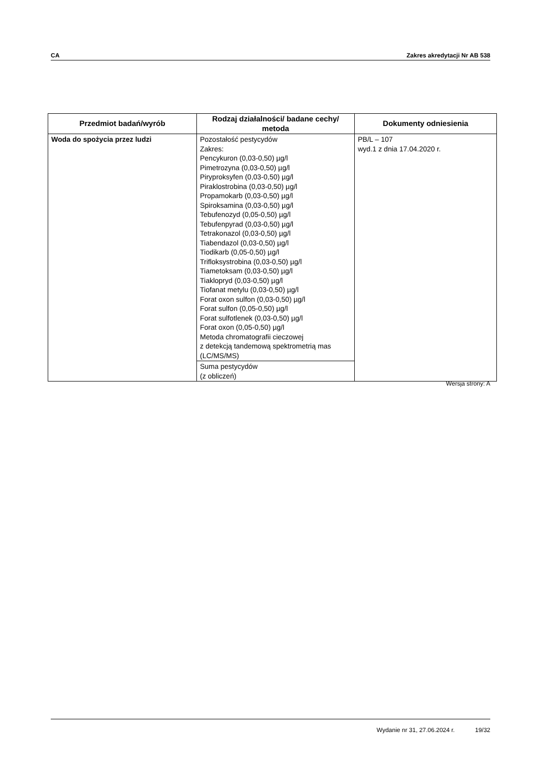CA Zakres akredytacji Nr AB 538
| Przedmiot badań/wyrób | Rodzaj działalności/ badane cechy/ metoda | Dokumenty odniesienia |
| --- | --- | --- |
| Woda do spożycia przez ludzi | Pozostałość pestycydów Zakres: Pencykuron (0,03-0,50) µg/l Pimetrozyna (0,03-0,50) µg/l Piryproksyfen (0,03-0,50) µg/l Piraklostrobina (0,03-0,50) µg/l Propamokarb (0,03-0,50) µg/l Spiroksamina (0,03-0,50) µg/l Tebufenozyd (0,05-0,50) µg/l Tebufenpyrad (0,03-0,50) µg/l Tetrakonazol (0,03-0,50) µg/l Tiabendazol (0,03-0,50) µg/l Tiodikarb (0,05-0,50) µg/l Trifloksystrobina (0,03-0,50) µg/l Tiametoksam (0,03-0,50) µg/l Tiaklopryd (0,03-0,50) µg/l Tiofanat metylu (0,03-0,50) µg/l Forat oxon sulfon (0,03-0,50) µg/l Forat sulfon (0,05-0,50) µg/l Forat sulfotlenek (0,03-0,50) µg/l Forat oxon (0,05-0,50) µg/l Metoda chromatografii cieczowej z detekcją tandemową spektrometrią mas (LC/MS/MS) | PB/L – 107 wyd.1 z dnia 17.04.2020 r. |
| | Suma pestycydów (z obliczeń) | |
Wersja strony: A
Wydanie nr 31, 27.06.2024 r. 19/32